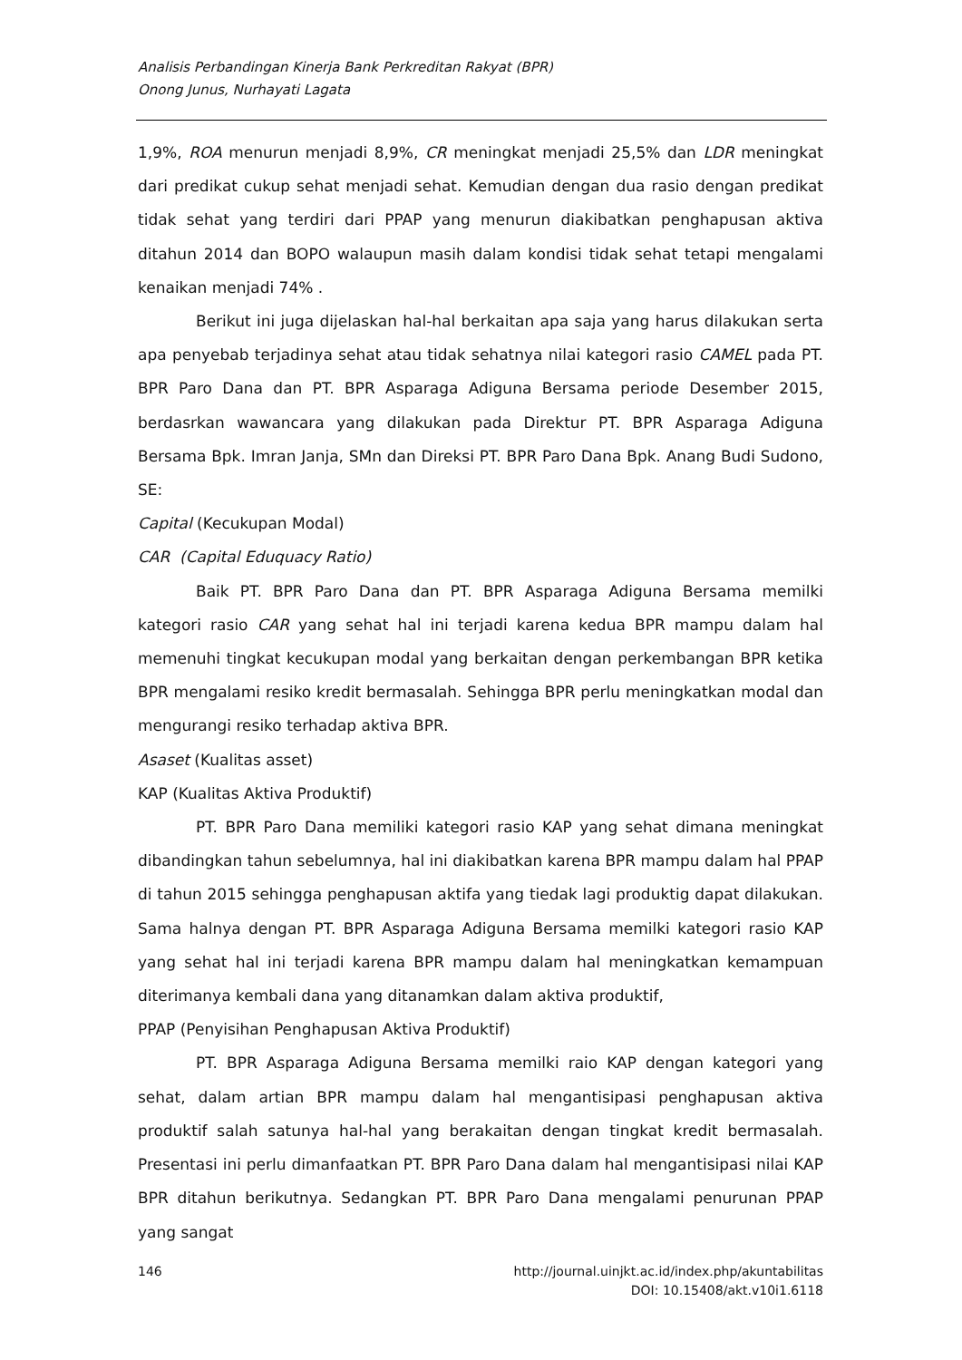Analisis Perbandingan Kinerja Bank Perkreditan Rakyat (BPR)
Onong Junus, Nurhayati Lagata
1,9%, ROA menurun menjadi 8,9%, CR meningkat menjadi 25,5% dan LDR meningkat dari predikat cukup sehat menjadi sehat. Kemudian dengan dua rasio dengan predikat tidak sehat yang terdiri dari PPAP yang menurun diakibatkan penghapusan aktiva ditahun 2014 dan BOPO walaupun masih dalam kondisi tidak sehat tetapi mengalami kenaikan menjadi 74% .
Berikut ini juga dijelaskan hal-hal berkaitan apa saja yang harus dilakukan serta apa penyebab terjadinya sehat atau tidak sehatnya nilai kategori rasio CAMEL pada PT. BPR Paro Dana dan PT. BPR Asparaga Adiguna Bersama periode Desember 2015, berdasrkan wawancara yang dilakukan pada Direktur PT. BPR Asparaga Adiguna Bersama Bpk. Imran Janja, SMn dan Direksi PT. BPR Paro Dana Bpk. Anang Budi Sudono, SE:
Capital (Kecukupan Modal)
CAR (Capital Eduquacy Ratio)
Baik PT. BPR Paro Dana dan PT. BPR Asparaga Adiguna Bersama memilki kategori rasio CAR yang sehat hal ini terjadi karena kedua BPR mampu dalam hal memenuhi tingkat kecukupan modal yang berkaitan dengan perkembangan BPR ketika BPR mengalami resiko kredit bermasalah. Sehingga BPR perlu meningkatkan modal dan mengurangi resiko terhadap aktiva BPR.
Asaset (Kualitas asset)
KAP (Kualitas Aktiva Produktif)
PT. BPR Paro Dana memiliki kategori rasio KAP yang sehat dimana meningkat dibandingkan tahun sebelumnya, hal ini diakibatkan karena BPR mampu dalam hal PPAP di tahun 2015 sehingga penghapusan aktifa yang tiedak lagi produktig dapat dilakukan. Sama halnya dengan PT. BPR Asparaga Adiguna Bersama memilki kategori rasio KAP yang sehat hal ini terjadi karena BPR mampu dalam hal meningkatkan kemampuan diterimanya kembali dana yang ditanamkan dalam aktiva produktif,
PPAP (Penyisihan Penghapusan Aktiva Produktif)
PT. BPR Asparaga Adiguna Bersama memilki raio KAP dengan kategori yang sehat, dalam artian BPR mampu dalam hal mengantisipasi penghapusan aktiva produktif salah satunya hal-hal yang berakaitan dengan tingkat kredit bermasalah. Presentasi ini perlu dimanfaatkan PT. BPR Paro Dana dalam hal mengantisipasi nilai KAP BPR ditahun berikutnya. Sedangkan PT. BPR Paro Dana mengalami penurunan PPAP yang sangat
146
http://journal.uinjkt.ac.id/index.php/akuntabilitas
DOI: 10.15408/akt.v10i1.6118